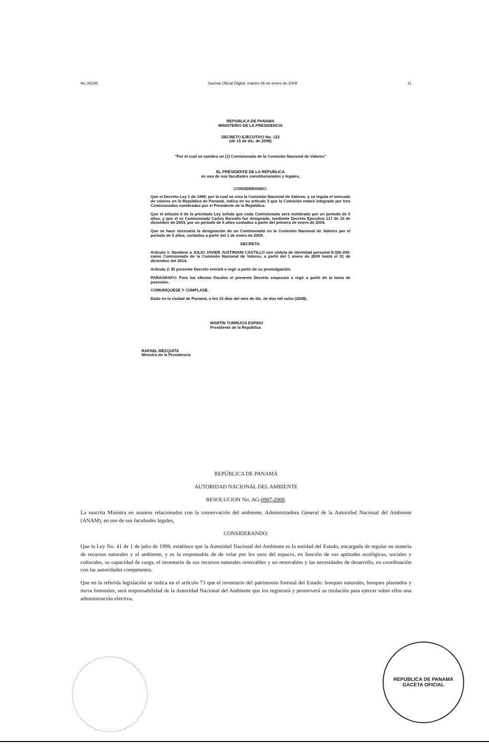No 26196 Gaceta Oficial Digital, martes 06 de enero de 2009 11
REPUBLICA DE PANAMA
MINISTERIO DE LA PRESIDENCIA
DECRETO EJECUTIVO No. 122
(de 15 de dic. de 2008)
"Por el cual se nombra un (1) Comisionado de la Comisión Nacional de Valores"
EL PRESIDENTE DE LA REPUBLICA
en uso de sus facultades constitucionales y legales,
CONSIDERANDO:
Que el Decreto Ley 1 de 1999, por la cual se crea la Comisión Nacional de Valores, y se regula el mercado de valores en la República de Panamá, indica en su artículo 3 que la Comisión estará integrada por tres Comisionados nombrados por el Presidente de la República.
Que el artículo 6 de la precitada Ley señala que cada Comisionado será nombrado por un período de 5 años, y que el ex Comisionado Carlos Barsallo fue designado, mediante Decreto Ejecutivo 117 de 10 de diciembre de 2003, por un período de 5 años contados a partir del primero de enero de 2004.
Que se hace necesaria la designación de un Comisionado en la Comisión Nacional de Valores por el período de 5 años, contados a partir del 1 de enero de 2009.
DECRETA:
Artículo 1: Nombrar a JULIO JAVIER JUSTINIANI CASTILLO con cédula de identidad personal 8-326-200, como Comisionado de la Comisión Nacional de Valores, a partir del 1 enero de 2009 hasta el 31 de diciembre del 2014.
Artículo 2: El presente Decreto entrará a regir a partir de su promulgación.
PARÁGRAFO: Para los efectos fiscales el presente Decreto empezará a regir a partir de la toma de posesión.
COMUNÍQUESE Y CÚMPLASE.
Dado en la ciudad de Panamá, a los 15 días del mes de dic. de dos mil ocho (2008).
MARTÍN TORRIJOS ESPINO
Presidente de la República
RAFAEL MEZQUITA
Ministro de la Presidencia
REPÚBLICA DE PANAMÁ
AUTORIDAD NACIONAL DEL AMBIENTE
RESOLUCION No. AG-0907-2008.
La suscrita Ministra en asuntos relacionados con la conservación del ambiente, Administradora General de la Autoridad Nacional del Ambiente (ANAM), en uso de sus facultades legales,
CONSIDERANDO:
Que la Ley No. 41 de 1 de julio de 1998, establece que la Autoridad Nacional del Ambiente es la entidad del Estado, encargada de regular en materia de recursos naturales y el ambiente, y es la responsable de de velar por los usos del espacio, en función de sus aptitudes ecológicas, sociales y culturales, su capacidad de carga, el inventario de sus recursos naturales renovables y no renovables y las necesidades de desarrollo, en coordinación con las autoridades competentes.
Que en la referida legislación se indica en el artículo 73 que el inventario del patrimonio forestal del Estado: bosques naturales, bosques plantados y tierra forestales, será responsabilidad de la Autoridad Nacional del Ambiente que los registrará y promoverá su titulación para ejercer sobre ellos una administración efectiva.
REPÚBLICA DE PANAMÁ
GACETA OFICIAL